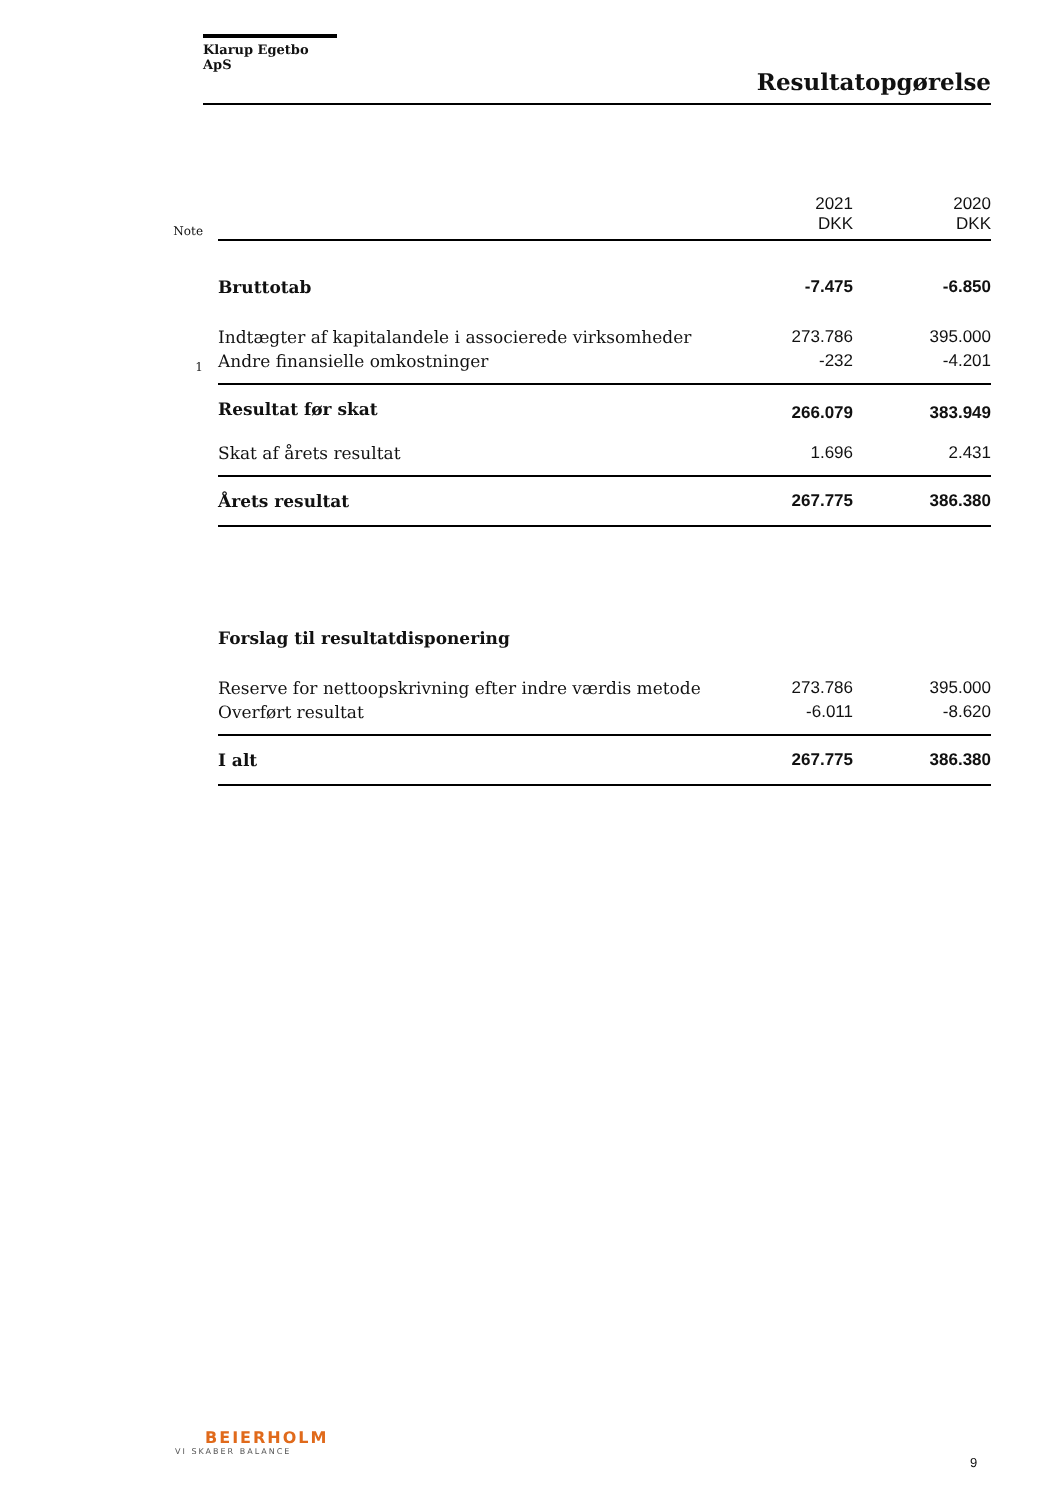Klarup Egetbo ApS
Resultatopgørelse
| | | 2021 DKK | 2020 DKK |
| Note | | | |
| | Bruttotab | -7.475 | -6.850 |
| | Indtægter af kapitalandele i associerede virksomheder | 273.786 | 395.000 |
| 1 | Andre finansielle omkostninger | -232 | -4.201 |
| | Resultat før skat | 266.079 | 383.949 |
| | Skat af årets resultat | 1.696 | 2.431 |
| | Årets resultat | 267.775 | 386.380 |
| | Forslag til resultatdisponering | | |
| | Reserve for nettoopskrivning efter indre værdis metode | 273.786 | 395.000 |
| | Overført resultat | -6.011 | -8.620 |
| | I alt | 267.775 | 386.380 |
BEIERHOLM
VI SKABER BALANCE
9